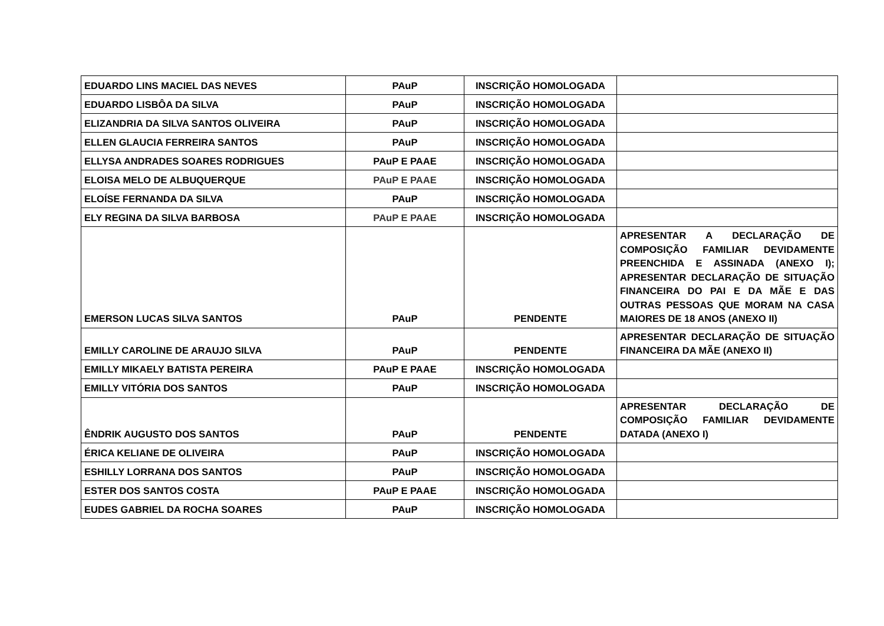| EDUARDO LINS MACIEL DAS NEVES | PAuP | INSCRIÇÃO HOMOLOGADA | |
| EDUARDO LISBÔA DA SILVA | PAuP | INSCRIÇÃO HOMOLOGADA | |
| ELIZANDRIA DA SILVA SANTOS OLIVEIRA | PAuP | INSCRIÇÃO HOMOLOGADA | |
| ELLEN GLAUCIA FERREIRA SANTOS | PAuP | INSCRIÇÃO HOMOLOGADA | |
| ELLYSA ANDRADES SOARES RODRIGUES | PAuP E PAAE | INSCRIÇÃO HOMOLOGADA | |
| ELOISA MELO DE ALBUQUERQUE | PAuP E PAAE | INSCRIÇÃO HOMOLOGADA | |
| ELOÍSE FERNANDA DA SILVA | PAuP | INSCRIÇÃO HOMOLOGADA | |
| ELY REGINA DA SILVA BARBOSA | PAuP E PAAE | INSCRIÇÃO HOMOLOGADA | |
| EMERSON LUCAS SILVA SANTOS | PAuP | PENDENTE | APRESENTAR A DECLARAÇÃO DE COMPOSIÇÃO FAMILIAR DEVIDAMENTE PREENCHIDA E ASSINADA (ANEXO I); APRESENTAR DECLARAÇÃO DE SITUAÇÃO FINANCEIRA DO PAI E DA MÃE E DAS OUTRAS PESSOAS QUE MORAM NA CASA MAIORES DE 18 ANOS (ANEXO II) |
| EMILLY CAROLINE DE ARAUJO SILVA | PAuP | PENDENTE | APRESENTAR DECLARAÇÃO DE SITUAÇÃO FINANCEIRA DA MÃE (ANEXO II) |
| EMILLY MIKAELY BATISTA PEREIRA | PAuP E PAAE | INSCRIÇÃO HOMOLOGADA | |
| EMILLY VITÓRIA DOS SANTOS | PAuP | INSCRIÇÃO HOMOLOGADA | |
| ÊNDRIK AUGUSTO DOS SANTOS | PAuP | PENDENTE | APRESENTAR DECLARAÇÃO DE COMPOSIÇÃO FAMILIAR DEVIDAMENTE DATADA (ANEXO I) |
| ÉRICA KELIANE DE OLIVEIRA | PAuP | INSCRIÇÃO HOMOLOGADA | |
| ESHILLY LORRANA DOS SANTOS | PAuP | INSCRIÇÃO HOMOLOGADA | |
| ESTER DOS SANTOS COSTA | PAuP E PAAE | INSCRIÇÃO HOMOLOGADA | |
| EUDES GABRIEL DA ROCHA SOARES | PAuP | INSCRIÇÃO HOMOLOGADA | |